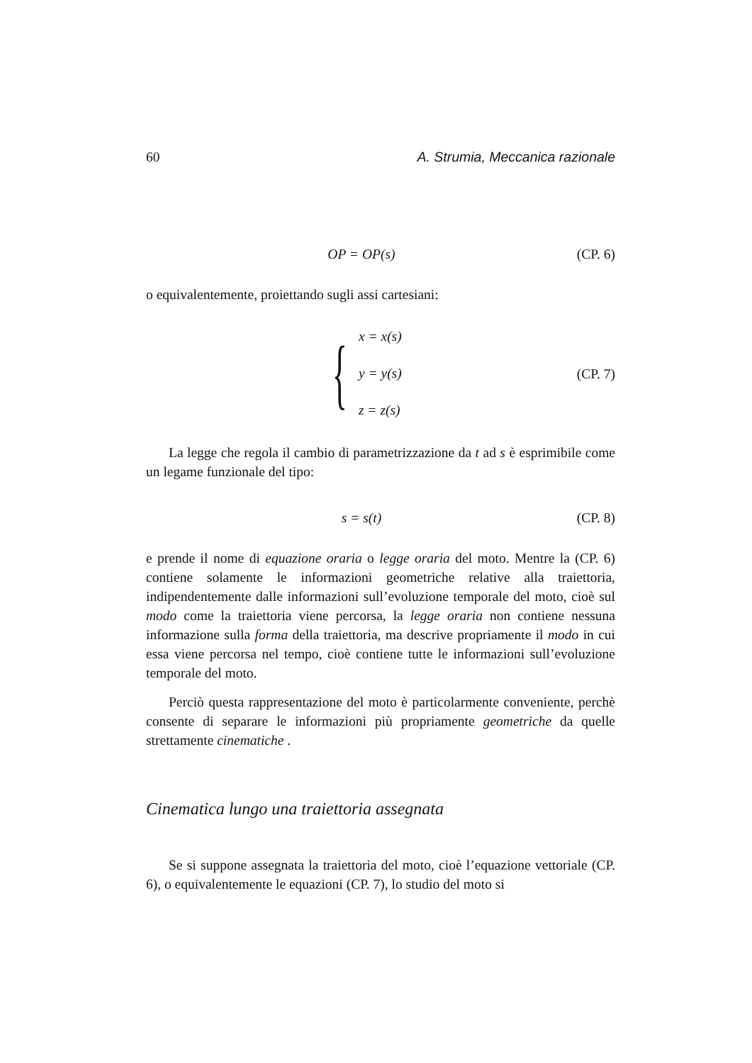60 A. Strumia, Meccanica razionale
OP = OP(s) (CP. 6)
o equivalentemente, proiettando sugli assi cartesiani:
{
x = x(s)
y = y(s)
z = z(s)
(CP. 7)
La legge che regola il cambio di parametrizzazione da t ad s è esprimibile come un legame funzionale del tipo:
s = s(t) (CP. 8)
e prende il nome di equazione oraria o legge oraria del moto. Mentre la (CP. 6) contiene solamente le informazioni geometriche relative alla traiettoria, indipendentemente dalle informazioni sull’evoluzione temporale del moto, cioè sul modo come la traiettoria viene percorsa, la legge oraria non contiene nessuna informazione sulla forma della traiettoria, ma descrive propriamente il modo in cui essa viene percorsa nel tempo, cioè contiene tutte le informazioni sull’evoluzione temporale del moto.
Perciò questa rappresentazione del moto è particolarmente conveniente, perchè consente di separare le informazioni più propriamente geometriche da quelle strettamente cinematiche .
Cinematica lungo una traiettoria assegnata
Se si suppone assegnata la traiettoria del moto, cioè l’equazione vettoriale (CP. 6), o equivalentemente le equazioni (CP. 7), lo studio del moto si